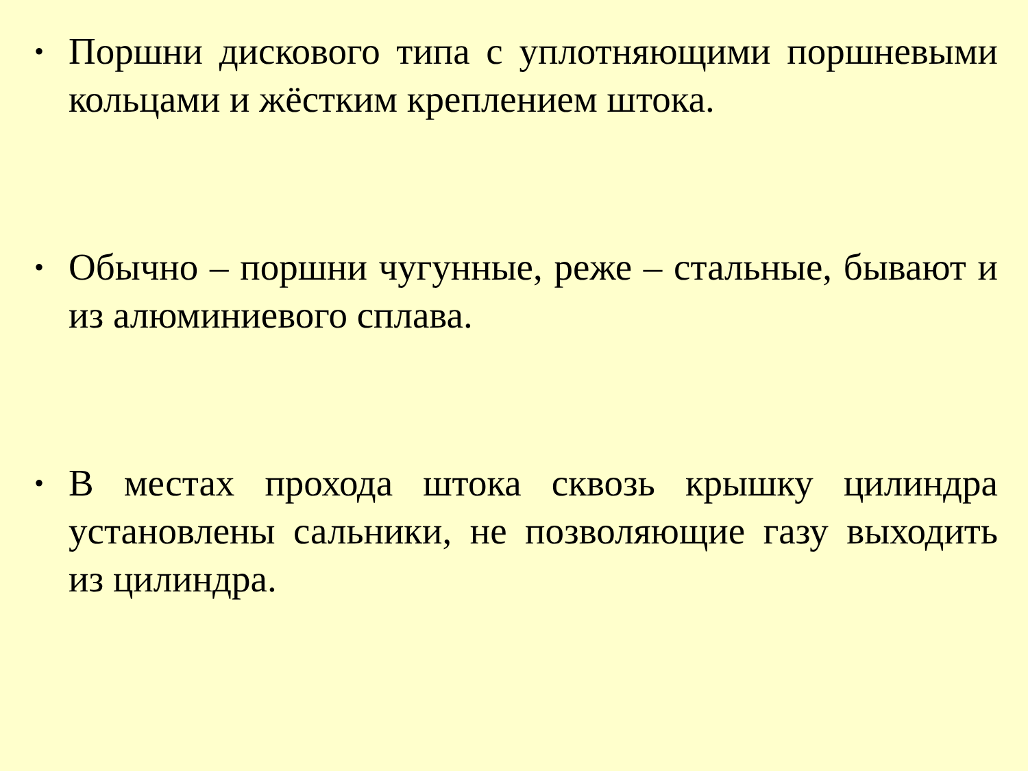•
Поршни дискового типа с уплотняющими поршневыми кольцами и жёстким креплением штока.
•
Обычно – поршни чугунные, реже – стальные, бывают и из алюминиевого сплава.
•
В местах прохода штока сквозь крышку цилиндра установлены сальники, не позволяющие газу выходить из цилиндра.